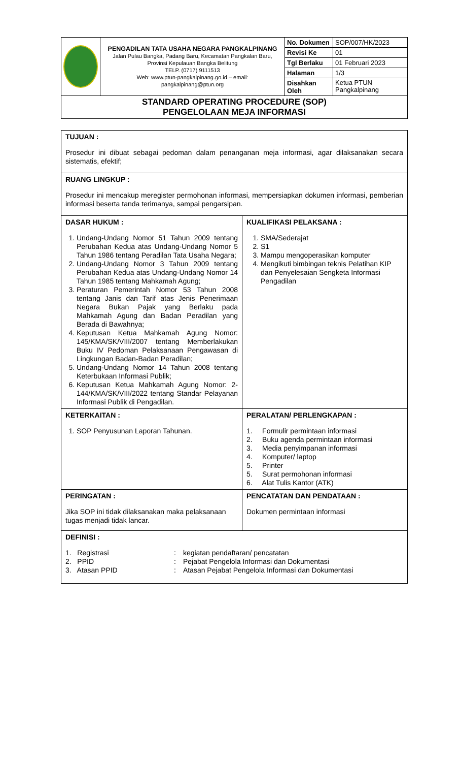| | PENGADILAN TATA USAHA NEGARA PANGKALPINANG Jalan Pulau Bangka, Padang Baru, Kecamatan Pangkalan Baru, Provinsi Kepulauan Bangka Belitung TELP. (0717) 9111513 Web: www.ptun-pangkalpinang.go.id – email: pangkalpinang@ptun.org | No. Dokumen | SOP/007/HK/2023 |
| | | Revisi Ke | 01 |
| | | Tgl Berlaku | 01 Februari 2023 |
| | | Halaman | 1/3 |
| | | Disahkan Oleh | Ketua PTUN Pangkalpinang |
| STANDARD OPERATING PROCEDURE (SOP) PENGELOLAAN MEJA INFORMASI | | | |
| TUJUAN : Prosedur ini dibuat sebagai pedoman dalam penanganan meja informasi, agar dilaksanakan secara sistematis, efektif; | |
| RUANG LINGKUP : Prosedur ini mencakup meregister permohonan informasi, mempersiapkan dokumen informasi, pemberian informasi beserta tanda terimanya, sampai pengarsipan. | |
| DASAR HUKUM : 1. Undang-Undang Nomor 51 Tahun 2009 tentang Perubahan Kedua atas Undang-Undang Nomor 5 Tahun 1986 tentang Peradilan Tata Usaha Negara; 2. Undang-Undang Nomor 3 Tahun 2009 tentang Perubahan Kedua atas Undang-Undang Nomor 14 Tahun 1985 tentang Mahkamah Agung; 3. Peraturan Pemerintah Nomor 53 Tahun 2008 tentang Janis dan Tarif atas Jenis Penerimaan Negara Bukan Pajak yang Berlaku pada Mahkamah Agung dan Badan Peradilan yang Berada di Bawahnya; 4. Keputusan Ketua Mahkamah Agung Nomor: 145/KMA/SK/VIII/2007 tentang Memberlakukan Buku IV Pedoman Pelaksanaan Pengawasan di Lingkungan Badan-Badan Peradilan; 5. Undang-Undang Nomor 14 Tahun 2008 tentang Keterbukaan Informasi Publik; 6. Keputusan Ketua Mahkamah Agung Nomor: 2-144/KMA/SK/VIII/2022 tentang Standar Pelayanan Informasi Publik di Pengadilan. | KUALIFIKASI PELAKSANA : 1. SMA/Sederajat 2. S1 3. Mampu mengoperasikan komputer 4. Mengikuti bimbingan teknis Pelatihan KIP dan Penyelesaian Sengketa Informasi Pengadilan |
| KETERKAITAN : 1. SOP Penyusunan Laporan Tahunan. | PERALATAN/ PERLENGKAPAN : 1. Formulir permintaan informasi 2. Buku agenda permintaan informasi 3. Media penyimpanan informasi 4. Komputer/ laptop 5. Printer 5. Surat permohonan informasi 6. Alat Tulis Kantor (ATK) |
| PERINGATAN : Jika SOP ini tidak dilaksanakan maka pelaksanaan tugas menjadi tidak lancar. | PENCATATAN DAN PENDATAAN : Dokumen permintaan informasi |
| DEFINISI : / 1. Registrasi / : / kegiatan pendaftaran/ pencatatan / / 2. PPID / : / Pejabat Pengelola Informasi dan Dokumentasi / / 3. Atasan PPID / : / Atasan Pejabat Pengelola Informasi dan Dokumentasi / | |